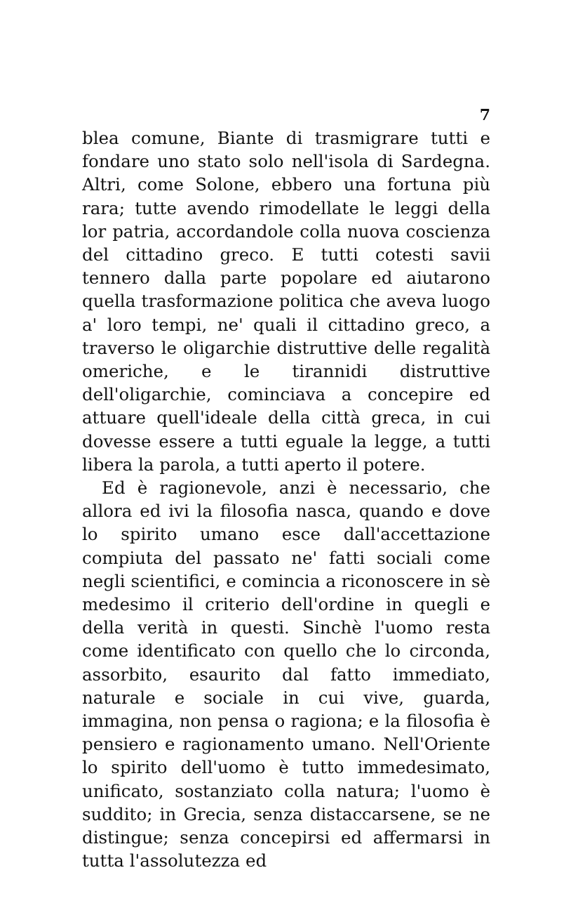7
blea comune, Biante di trasmigrare tutti e fondare uno stato solo nell'isola di Sardegna. Altri, come Solone, ebbero una fortuna più rara; tutte avendo rimodellate le leggi della lor patria, accordandole colla nuova coscienza del cittadino greco. E tutti cotesti savii tennero dalla parte popolare ed aiutarono quella trasformazione politica che aveva luogo a' loro tempi, ne' quali il cittadino greco, a traverso le oligarchie distruttive delle regalità omeriche, e le tirannidi distruttive dell'oligarchie, cominciava a concepire ed attuare quell'ideale della città greca, in cui dovesse essere a tutti eguale la legge, a tutti libera la parola, a tutti aperto il potere.
Ed è ragionevole, anzi è necessario, che allora ed ivi la filosofia nasca, quando e dove lo spirito umano esce dall'accettazione compiuta del passato ne' fatti sociali come negli scientifici, e comincia a riconoscere in sè medesimo il criterio dell'ordine in quegli e della verità in questi. Sinchè l'uomo resta come identificato con quello che lo circonda, assorbito, esaurito dal fatto immediato, naturale e sociale in cui vive, guarda, immagina, non pensa o ragiona; e la filosofia è pensiero e ragionamento umano. Nell'Oriente lo spirito dell'uomo è tutto immedesimato, unificato, sostanziato colla natura; l'uomo è suddito; in Grecia, senza distaccarsene, se ne distingue; senza concepirsi ed affermarsi in tutta l'assolutezza ed